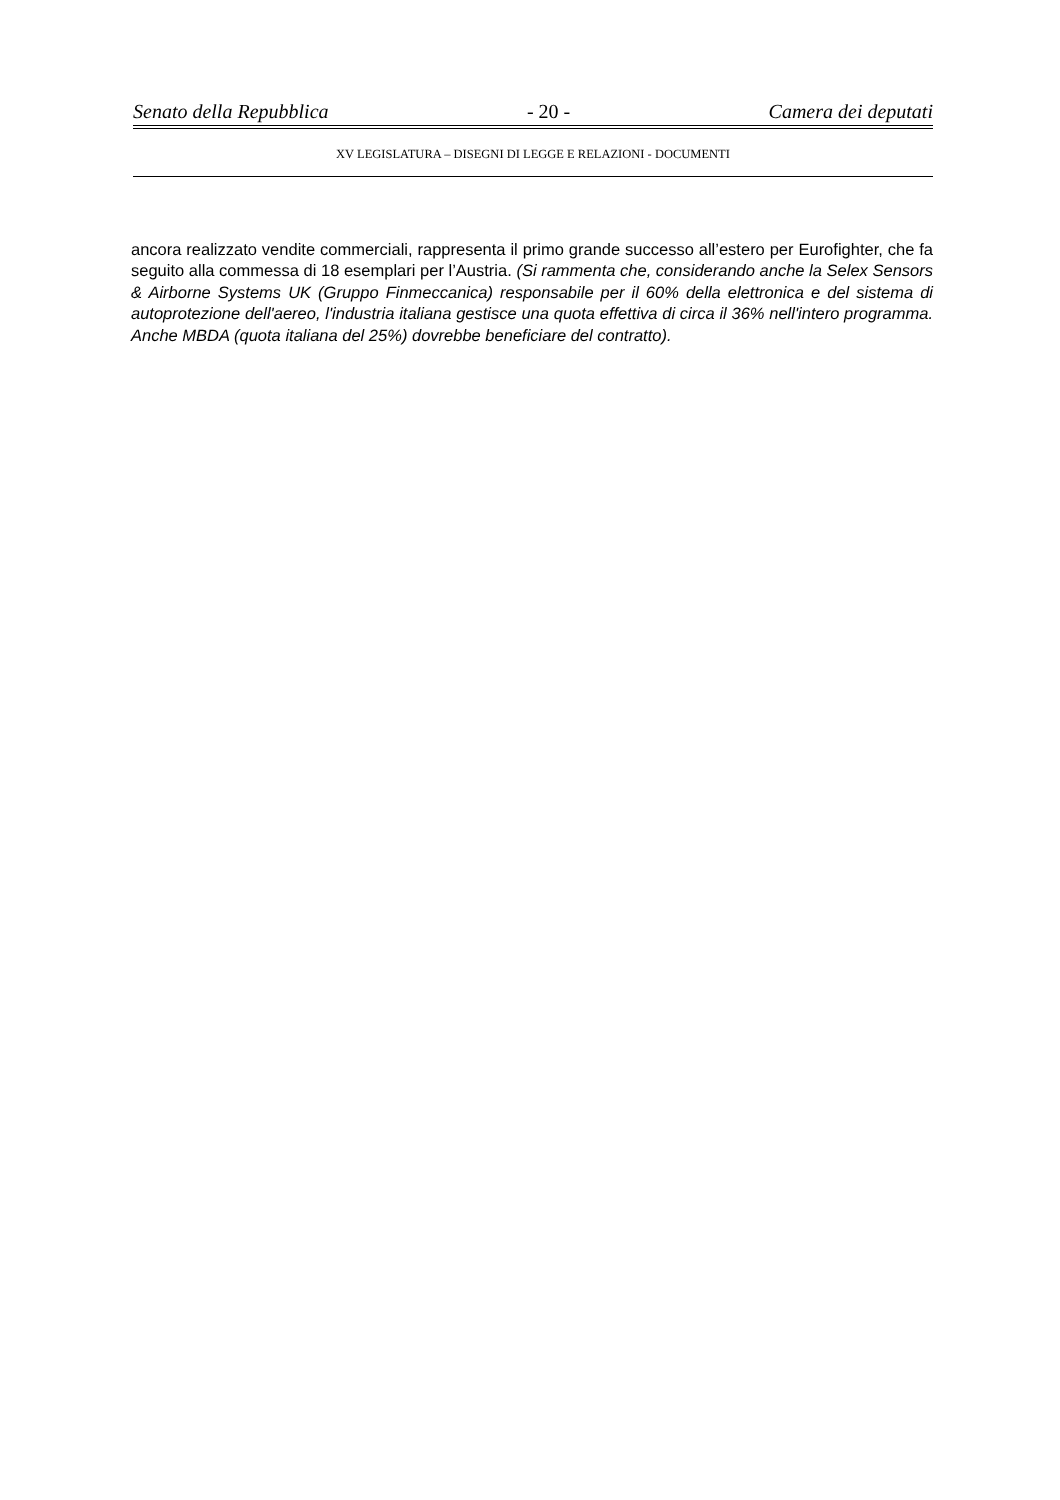Senato della Repubblica - 20 - Camera dei deputati
XV LEGISLATURA – DISEGNI DI LEGGE E RELAZIONI - DOCUMENTI
ancora realizzato vendite commerciali, rappresenta il primo grande successo all’estero per Eurofighter, che fa seguito alla commessa di 18 esemplari per l’Austria. (Si rammenta che, considerando anche la Selex Sensors & Airborne Systems UK (Gruppo Finmeccanica) responsabile per il 60% della elettronica e del sistema di autoprotezione dell'aereo, l'industria italiana gestisce una quota effettiva di circa il 36% nell'intero programma. Anche MBDA (quota italiana del 25%) dovrebbe beneficiare del contratto).